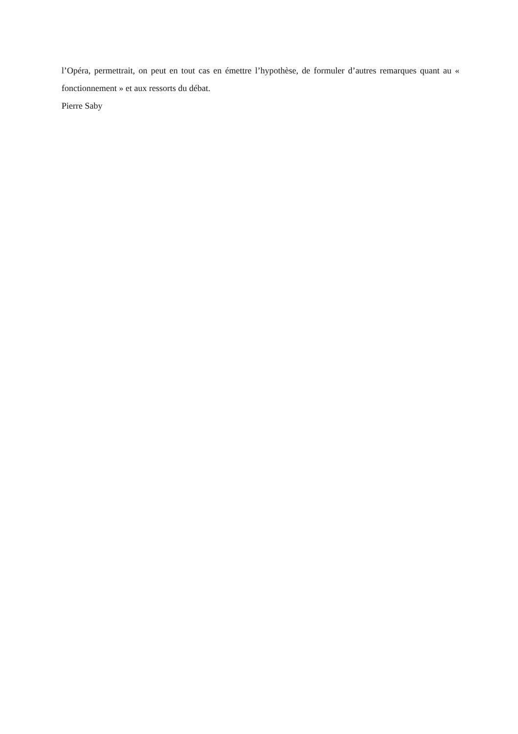l’Opéra, permettrait, on peut en tout cas en émettre l’hypothèse, de formuler d’autres remarques quant au « fonctionnement » et aux ressorts du débat.
Pierre Saby